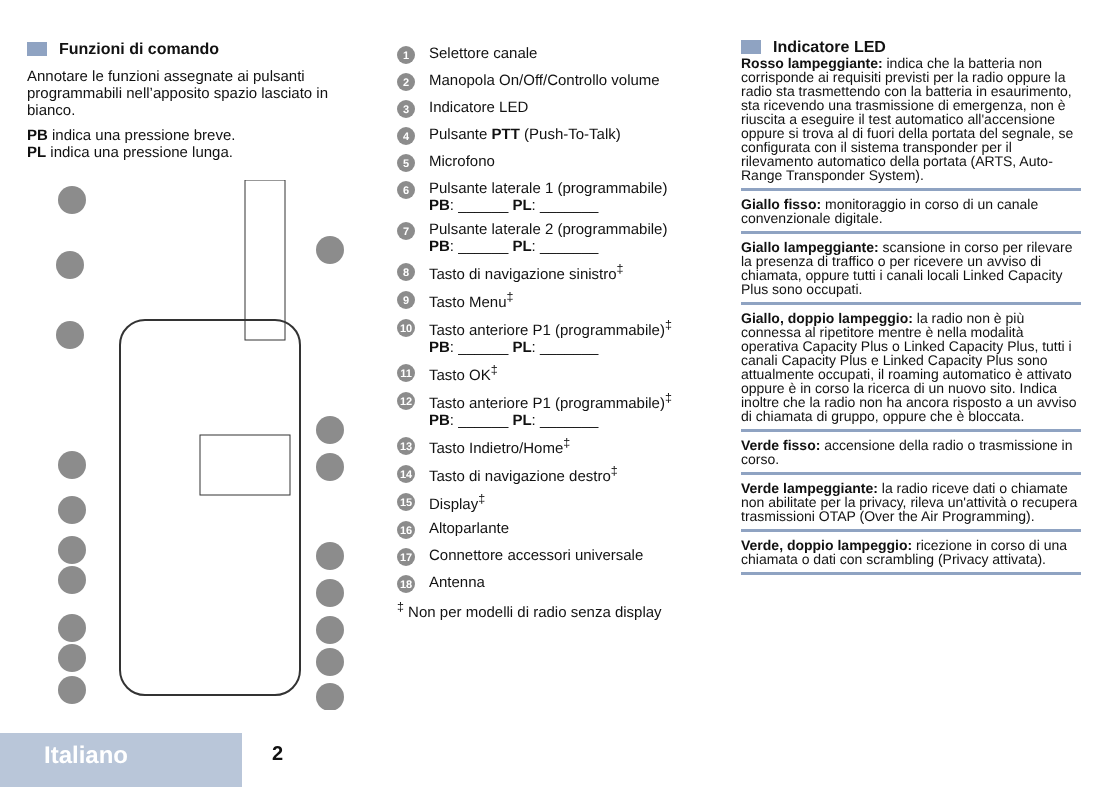Funzioni di comando
Annotare le funzioni assegnate ai pulsanti programmabili nell’apposito spazio lasciato in bianco.
PB indica una pressione breve.
PL indica una pressione lunga.
1 Selettore canale
2 Manopola On/Off/Controllo volume
3 Indicatore LED
4 Pulsante PTT (Push-To-Talk)
5 Microfono
6 Pulsante laterale 1 (programmabile)
PB: ______ PL: _______
7 Pulsante laterale 2 (programmabile)
PB: ______ PL: _______
8 Tasto di navigazione sinistro<sup>‡</sup>
9 Tasto Menu<sup>‡</sup>
10 Tasto anteriore P1 (programmabile)<sup>‡</sup>
PB: ______ PL: _______
11 Tasto OK<sup>‡</sup>
12 Tasto anteriore P1 (programmabile)<sup>‡</sup>
PB: ______ PL: _______
13 Tasto Indietro/Home<sup>‡</sup>
14 Tasto di navigazione destro<sup>‡</sup>
15 Display<sup>‡</sup>
16 Altoparlante
17 Connettore accessori universale
18 Antenna
<sup>‡</sup> Non per modelli di radio senza display
Indicatore LED
Rosso lampeggiante: indica che la batteria non corrisponde ai requisiti previsti per la radio oppure la radio sta trasmettendo con la batteria in esaurimento, sta ricevendo una trasmissione di emergenza, non è riuscita a eseguire il test automatico all'accensione oppure si trova al di fuori della portata del segnale, se configurata con il sistema transponder per il rilevamento automatico della portata (ARTS, Auto-Range Transponder System).
Giallo fisso: monitoraggio in corso di un canale convenzionale digitale.
Giallo lampeggiante: scansione in corso per rilevare la presenza di traffico o per ricevere un avviso di chiamata, oppure tutti i canali locali Linked Capacity Plus sono occupati.
Giallo, doppio lampeggio: la radio non è più connessa al ripetitore mentre è nella modalità operativa Capacity Plus o Linked Capacity Plus, tutti i canali Capacity Plus e Linked Capacity Plus sono attualmente occupati, il roaming automatico è attivato oppure è in corso la ricerca di un nuovo sito. Indica inoltre che la radio non ha ancora risposto a un avviso di chiamata di gruppo, oppure che è bloccata.
Verde fisso: accensione della radio o trasmissione in corso.
Verde lampeggiante: la radio riceve dati o chiamate non abilitate per la privacy, rileva un'attività o recupera trasmissioni OTAP (Over the Air Programming).
Verde, doppio lampeggio: ricezione in corso di una chiamata o dati con scrambling (Privacy attivata).
Italiano 2